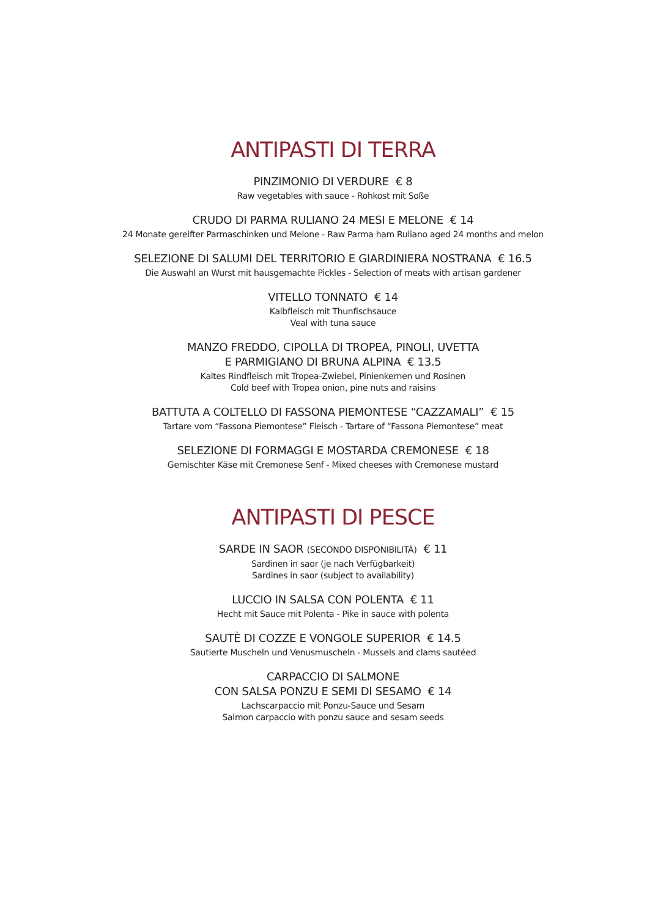ANTIPASTI DI TERRA
PINZIMONIO DI VERDURE € 8
Raw vegetables with sauce - Rohkost mit Soße
CRUDO DI PARMA RULIANO 24 MESI E MELONE € 14
24 Monate gereifter Parmaschinken und Melone - Raw Parma ham Ruliano aged 24 months and melon
SELEZIONE DI SALUMI DEL TERRITORIO E GIARDINIERA NOSTRANA € 16.5
Die Auswahl an Wurst mit hausgemachte Pickles - Selection of meats with artisan gardener
VITELLO TONNATO € 14
Kalbfleisch mit Thunfischsauce
Veal with tuna sauce
MANZO FREDDO, CIPOLLA DI TROPEA, PINOLI, UVETTA
E PARMIGIANO DI BRUNA ALPINA € 13.5
Kaltes Rindfleisch mit Tropea-Zwiebel, Pinienkernen und Rosinen
Cold beef with Tropea onion, pine nuts and raisins
BATTUTA A COLTELLO DI FASSONA PIEMONTESE “CAZZAMALI” € 15
Tartare vom “Fassona Piemontese” Fleisch - Tartare of “Fassona Piemontese” meat
SELEZIONE DI FORMAGGI E MOSTARDA CREMONESE € 18
Gemischter Käse mit Cremonese Senf - Mixed cheeses with Cremonese mustard
ANTIPASTI DI PESCE
SARDE IN SAOR (SECONDO DISPONIBILITÀ) € 11
Sardinen in saor (je nach Verfügbarkeit)
Sardines in saor (subject to availability)
LUCCIO IN SALSA CON POLENTA € 11
Hecht mit Sauce mit Polenta - Pike in sauce with polenta
SAUTÈ DI COZZE E VONGOLE SUPERIOR € 14.5
Sautierte Muscheln und Venusmuscheln - Mussels and clams sautéed
CARPACCIO DI SALMONE
CON SALSA PONZU E SEMI DI SESAMO € 14
Lachscarpaccio mit Ponzu-Sauce und Sesam
Salmon carpaccio with ponzu sauce and sesam seeds